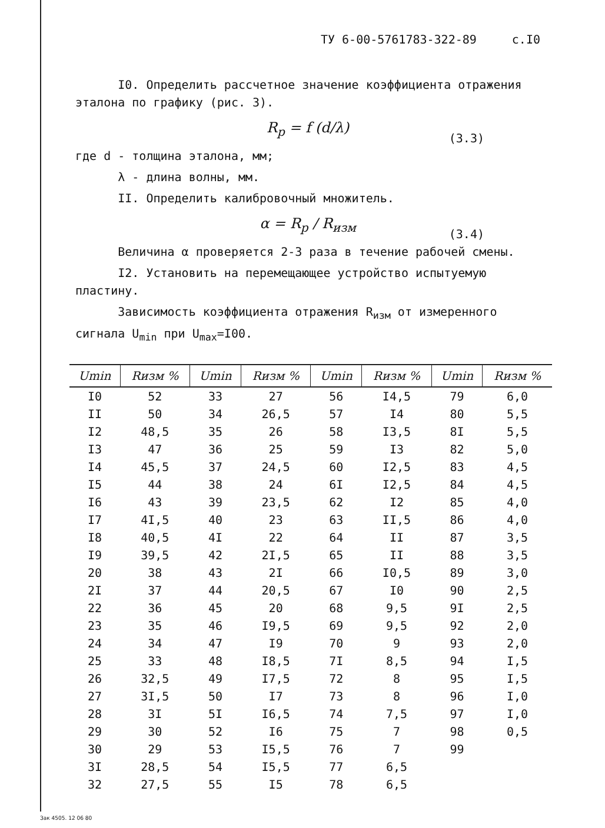ТУ 6-00-5761783-322-89 с.I0
I0. Определить рассчетное значение коэффициента отражения эталона по графику (рис. 3).
R<sub>p</sub> = f (d/λ)
(3.3)
где d - толщина эталона, мм;
λ - длина волны, мм.
II. Определить калибровочный множитель.
α = R<sub>p</sub> / R<sub>изм</sub>
(3.4)
Величина α проверяется 2-3 раза в течение рабочей смены.
I2. Установить на перемещающее устройство испытуемую пластину.
Зависимость коэффициента отражения R<sub>изм</sub> от измеренного сигнала U<sub>min</sub> при U<sub>max</sub>=I00.
| Umin | Rизм % | Umin | Rизм % | Umin | Rизм % | Umin | Rизм % |
| --- | --- | --- | --- | --- | --- | --- | --- |
| I0 | 52 | 33 | 27 | 56 | I4,5 | 79 | 6,0 |
| II | 50 | 34 | 26,5 | 57 | I4 | 80 | 5,5 |
| I2 | 48,5 | 35 | 26 | 58 | I3,5 | 8I | 5,5 |
| I3 | 47 | 36 | 25 | 59 | I3 | 82 | 5,0 |
| I4 | 45,5 | 37 | 24,5 | 60 | I2,5 | 83 | 4,5 |
| I5 | 44 | 38 | 24 | 6I | I2,5 | 84 | 4,5 |
| I6 | 43 | 39 | 23,5 | 62 | I2 | 85 | 4,0 |
| I7 | 4I,5 | 40 | 23 | 63 | II,5 | 86 | 4,0 |
| I8 | 40,5 | 4I | 22 | 64 | II | 87 | 3,5 |
| I9 | 39,5 | 42 | 2I,5 | 65 | II | 88 | 3,5 |
| 20 | 38 | 43 | 2I | 66 | I0,5 | 89 | 3,0 |
| 2I | 37 | 44 | 20,5 | 67 | I0 | 90 | 2,5 |
| 22 | 36 | 45 | 20 | 68 | 9,5 | 9I | 2,5 |
| 23 | 35 | 46 | I9,5 | 69 | 9,5 | 92 | 2,0 |
| 24 | 34 | 47 | I9 | 70 | 9 | 93 | 2,0 |
| 25 | 33 | 48 | I8,5 | 7I | 8,5 | 94 | I,5 |
| 26 | 32,5 | 49 | I7,5 | 72 | 8 | 95 | I,5 |
| 27 | 3I,5 | 50 | I7 | 73 | 8 | 96 | I,0 |
| 28 | 3I | 5I | I6,5 | 74 | 7,5 | 97 | I,0 |
| 29 | 30 | 52 | I6 | 75 | 7 | 98 | 0,5 |
| 30 | 29 | 53 | I5,5 | 76 | 7 | 99 | |
| 3I | 28,5 | 54 | I5,5 | 77 | 6,5 | | |
| 32 | 27,5 | 55 | I5 | 78 | 6,5 | | |
Зак 4505. 12 06 80